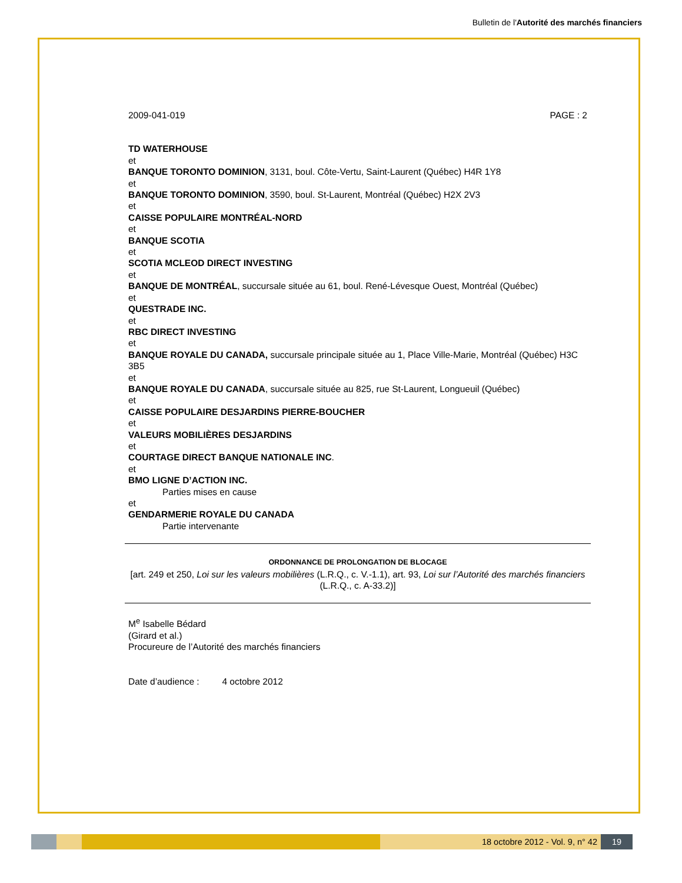Bulletin de l'Autorité des marchés financiers
2009-041-019 PAGE : 2
TD WATERHOUSE
et
BANQUE TORONTO DOMINION, 3131, boul. Côte-Vertu, Saint-Laurent (Québec) H4R 1Y8
et
BANQUE TORONTO DOMINION, 3590, boul. St-Laurent, Montréal (Québec) H2X 2V3
et
CAISSE POPULAIRE MONTRÉAL-NORD
et
BANQUE SCOTIA
et
SCOTIA MCLEOD DIRECT INVESTING
et
BANQUE DE MONTRÉAL, succursale située au 61, boul. René-Lévesque Ouest, Montréal (Québec)
et
QUESTRADE INC.
et
RBC DIRECT INVESTING
et
BANQUE ROYALE DU CANADA, succursale principale située au 1, Place Ville-Marie, Montréal (Québec) H3C 3B5
et
BANQUE ROYALE DU CANADA, succursale située au 825, rue St-Laurent, Longueuil (Québec)
et
CAISSE POPULAIRE DESJARDINS PIERRE-BOUCHER
et
VALEURS MOBILIÈRES DESJARDINS
et
COURTAGE DIRECT BANQUE NATIONALE INC.
et
BMO LIGNE D’ACTION INC.
Parties mises en cause
et
GENDARMERIE ROYALE DU CANADA
Partie intervenante
ORDONNANCE DE PROLONGATION DE BLOCAGE
[art. 249 et 250, Loi sur les valeurs mobilières (L.R.Q., c. V.-1.1), art. 93, Loi sur l’Autorité des marchés financiers (L.R.Q., c. A-33.2)]
M<sup>e</sup> Isabelle Bédard
(Girard et al.)
Procureure de l’Autorité des marchés financiers
Date d’audience : 4 octobre 2012
18 octobre 2012 - Vol. 9, n° 42 19